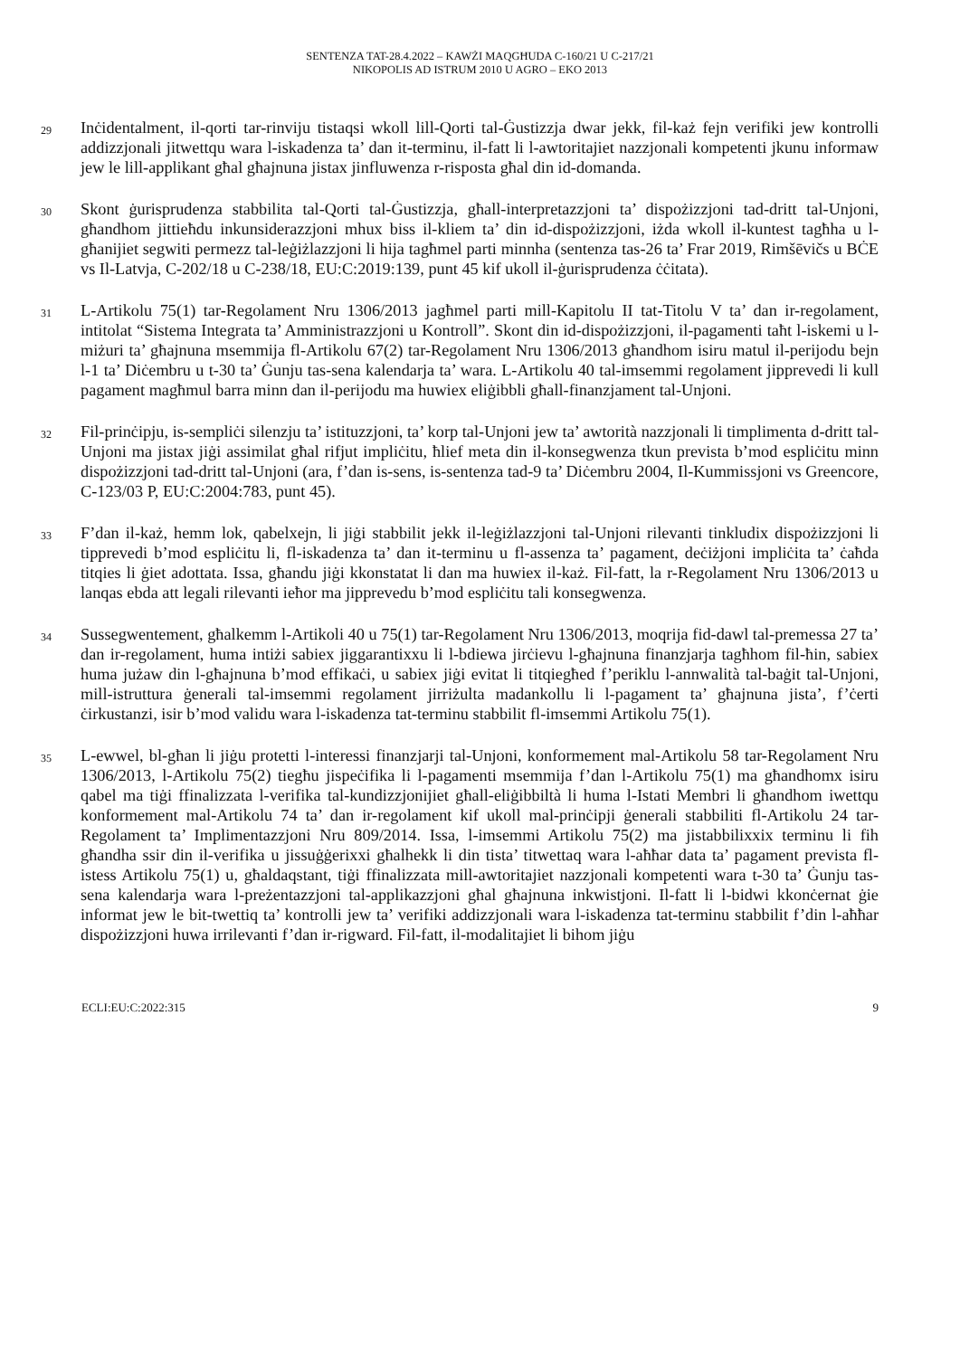SENTENZA TAT-28.4.2022 – KAWŻI MAQGĦUDA C-160/21 U C-217/21
NIKOPOLIS AD ISTRUM 2010 U AGRO – EKO 2013
29
Inċidentalment, il-qorti tar-rinviju tistaqsi wkoll lill-Qorti tal-Ġustizzja dwar jekk, fil-każ fejn verifiki jew kontrolli addizzjonali jitwettqu wara l-iskadenza ta’ dan it-terminu, il-fatt li l-awtoritajiet nazzjonali kompetenti jkunu informaw jew le lill-applikant għal għajnuna jistax jinfluwenza r-risposta għal din id-domanda.
30
Skont ġurisprudenza stabbilita tal-Qorti tal-Ġustizzja, għall-interpretazzjoni ta’ dispożizzjoni tad-dritt tal-Unjoni, għandhom jittieħdu inkunsiderazzjoni mhux biss il-kliem ta’ din id-dispożizzjoni, iżda wkoll il-kuntest tagħha u l-għanijiet segwiti permezz tal-leġiżlazzjoni li hija tagħmel parti minnha (sentenza tas-26 ta’ Frar 2019, Rimšēvičs u BĊE vs Il-Latvja, C-202/18 u C-238/18, EU:C:2019:139, punt 45 kif ukoll il-ġurisprudenza ċċitata).
31
L-Artikolu 75(1) tar-Regolament Nru 1306/2013 jagħmel parti mill-Kapitolu II tat-Titolu V ta’ dan ir-regolament, intitolat “Sistema Integrata ta’ Amministrazzjoni u Kontroll”. Skont din id-dispożizzjoni, il-pagamenti taħt l-iskemi u l-miżuri ta’ għajnuna msemmija fl-Artikolu 67(2) tar-Regolament Nru 1306/2013 għandhom isiru matul il-perijodu bejn l-1 ta’ Diċembru u t-30 ta’ Ġunju tas-sena kalendarja ta’ wara. L-Artikolu 40 tal-imsemmi regolament jipprevedi li kull pagament magħmul barra minn dan il-perijodu ma huwiex eliġibbli għall-finanzjament tal-Unjoni.
32
Fil-prinċipju, is-sempliċi silenzju ta’ istituzzjoni, ta’ korp tal-Unjoni jew ta’ awtorità nazzjonali li timplimenta d-dritt tal-Unjoni ma jistax jiġi assimilat għal rifjut impliċitu, ħlief meta din il-konsegwenza tkun prevista b’mod espliċitu minn dispożizzjoni tad-dritt tal-Unjoni (ara, f’dan is-sens, is-sentenza tad-9 ta’ Diċembru 2004, Il-Kummissjoni vs Greencore, C-123/03 P, EU:C:2004:783, punt 45).
33
F’dan il-każ, hemm lok, qabelxejn, li jiġi stabbilit jekk il-leġiżlazzjoni tal-Unjoni rilevanti tinkludix dispożizzjoni li tipprevedi b’mod espliċitu li, fl-iskadenza ta’ dan it-terminu u fl-assenza ta’ pagament, deċiżjoni impliċita ta’ ċaħda titqies li ġiet adottata. Issa, għandu jiġi kkonstatat li dan ma huwiex il-każ. Fil-fatt, la r-Regolament Nru 1306/2013 u lanqas ebda att legali rilevanti ieħor ma jipprevedu b’mod espliċitu tali konsegwenza.
34
Sussegwentement, għalkemm l-Artikoli 40 u 75(1) tar-Regolament Nru 1306/2013, moqrija fid-dawl tal-premessa 27 ta’ dan ir-regolament, huma intiżi sabiex jiggarantixxu li l-bdiewa jirċievu l-għajnuna finanzjarja tagħhom fil-ħin, sabiex huma jużaw din l-għajnuna b’mod effikaċi, u sabiex jiġi evitat li titqiegħed f’periklu l-annwalità tal-baġit tal-Unjoni, mill-istruttura ġenerali tal-imsemmi regolament jirriżulta madankollu li l-pagament ta’ għajnuna jista’, f’ċerti ċirkustanzi, isir b’mod validu wara l-iskadenza tat-terminu stabbilit fl-imsemmi Artikolu 75(1).
35
L-ewwel, bl-għan li jiġu protetti l-interessi finanzjarji tal-Unjoni, konformement mal-Artikolu 58 tar-Regolament Nru 1306/2013, l-Artikolu 75(2) tiegħu jispeċifika li l-pagamenti msemmija f’dan l-Artikolu 75(1) ma għandhomx isiru qabel ma tiġi ffinalizzata l-verifika tal-kundizzjonijiet għall-eliġibbiltà li huma l-Istati Membri li għandhom iwettqu konformement mal-Artikolu 74 ta’ dan ir-regolament kif ukoll mal-prinċipji ġenerali stabbiliti fl-Artikolu 24 tar-Regolament ta’ Implimentazzjoni Nru 809/2014. Issa, l-imsemmi Artikolu 75(2) ma jistabbilixxix terminu li fih għandha ssir din il-verifika u jissuġġerixxi għalhekk li din tista’ titwettaq wara l-aħħar data ta’ pagament prevista fl-istess Artikolu 75(1) u, għaldaqstant, tiġi ffinalizzata mill-awtoritajiet nazzjonali kompetenti wara t-30 ta’ Ġunju tas-sena kalendarja wara l-preżentazzjoni tal-applikazzjoni għal għajnuna inkwistjoni. Il-fatt li l-bidwi kkonċernat ġie informat jew le bit-twettiq ta’ kontrolli jew ta’ verifiki addizzjonali wara l-iskadenza tat-terminu stabbilit f’din l-aħħar dispożizzjoni huwa irrilevanti f’dan ir-rigward. Fil-fatt, il-modalitajiet li bihom jiġu
ECLI:EU:C:2022:315 9